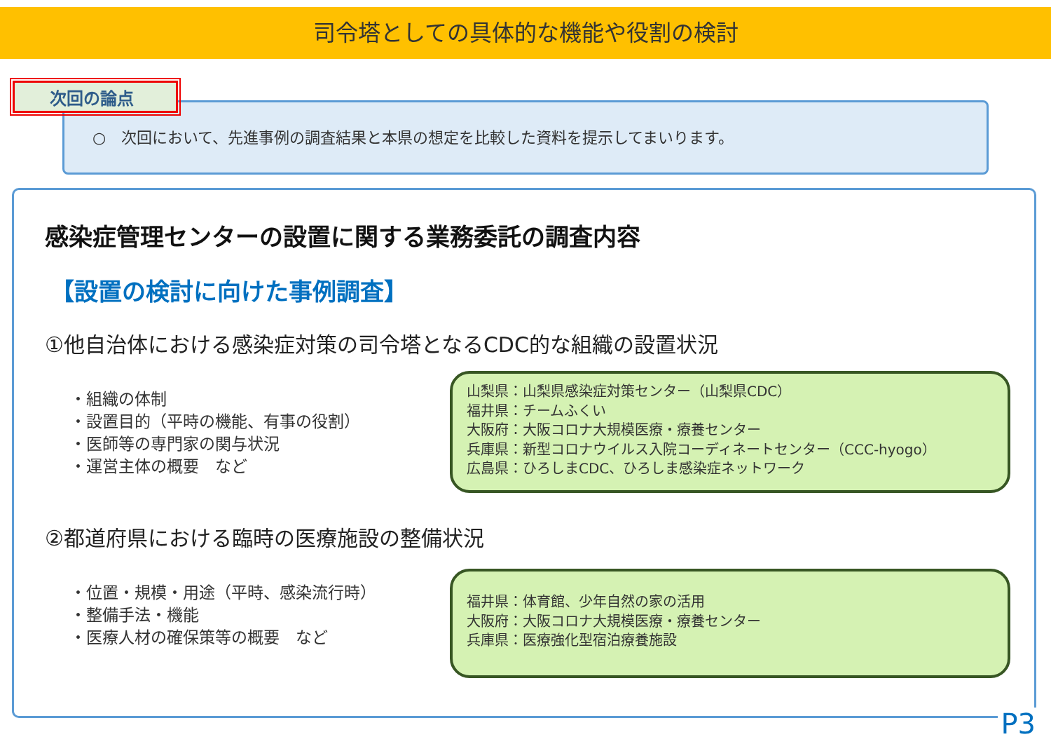司令塔としての具体的な機能や役割の検討
○　次回において、先進事例の調査結果と本県の想定を比較した資料を提示してまいります。
次回の論点
感染症管理センターの設置に関する業務委託の調査内容
【設置の検討に向けた事例調査】
①他自治体における感染症対策の司令塔となるCDC的な組織の設置状況
・組織の体制
・設置目的（平時の機能、有事の役割）
・医師等の専門家の関与状況
・運営主体の概要　など
山梨県：山梨県感染症対策センター（山梨県CDC）
福井県：チームふくい
大阪府：大阪コロナ大規模医療・療養センター
兵庫県：新型コロナウイルス入院コーディネートセンター（CCC-hyogo）
広島県：ひろしまCDC、ひろしま感染症ネットワーク
②都道府県における臨時の医療施設の整備状況
・位置・規模・用途（平時、感染流行時）
・整備手法・機能
・医療人材の確保策等の概要　など
福井県：体育館、少年自然の家の活用
大阪府：大阪コロナ大規模医療・療養センター
兵庫県：医療強化型宿泊療養施設
P3